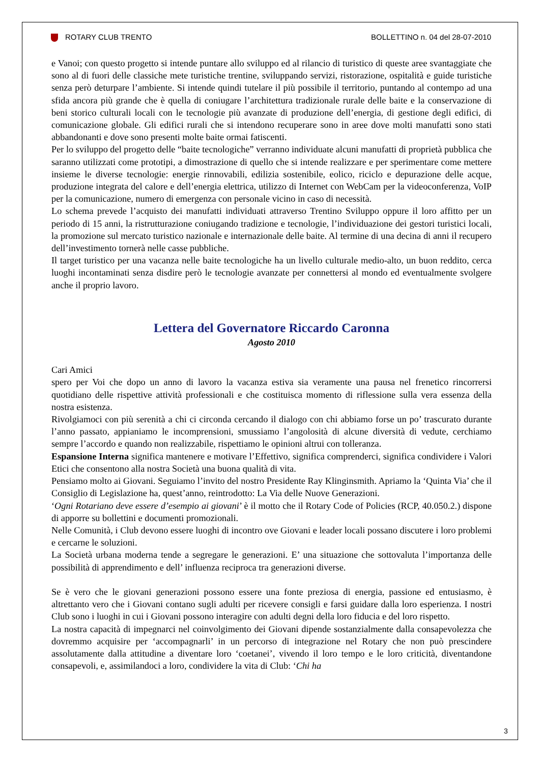ROTARY CLUB TRENTO BOLLETTINO n. 04 del 28-07-2010
e Vanoi; con questo progetto si intende puntare allo sviluppo ed al rilancio di turistico di queste aree svantaggiate che sono al di fuori delle classiche mete turistiche trentine, sviluppando servizi, ristorazione, ospitalità e guide turistiche senza però deturpare l’ambiente. Si intende quindi tutelare il più possibile il territorio, puntando al contempo ad una sfida ancora più grande che è quella di coniugare l’architettura tradizionale rurale delle baite e la conservazione di beni storico culturali locali con le tecnologie più avanzate di produzione dell’energia, di gestione degli edifici, di comunicazione globale. Gli edifici rurali che si intendono recuperare sono in aree dove molti manufatti sono stati abbandonanti e dove sono presenti molte baite ormai fatiscenti.
Per lo sviluppo del progetto delle “baite tecnologiche” verranno individuate alcuni manufatti di proprietà pubblica che saranno utilizzati come prototipi, a dimostrazione di quello che si intende realizzare e per sperimentare come mettere insieme le diverse tecnologie: energie rinnovabili, edilizia sostenibile, eolico, riciclo e depurazione delle acque, produzione integrata del calore e dell’energia elettrica, utilizzo di Internet con WebCam per la videoconferenza, VoIP per la comunicazione, numero di emergenza con personale vicino in caso di necessità.
Lo schema prevede l’acquisto dei manufatti individuati attraverso Trentino Sviluppo oppure il loro affitto per un periodo di 15 anni, la ristrutturazione coniugando tradizione e tecnologie, l’individuazione dei gestori turistici locali, la promozione sul mercato turistico nazionale e internazionale delle baite. Al termine di una decina di anni il recupero dell’investimento tornerà nelle casse pubbliche.
Il target turistico per una vacanza nelle baite tecnologiche ha un livello culturale medio-alto, un buon reddito, cerca luoghi incontaminati senza disdire però le tecnologie avanzate per connettersi al mondo ed eventualmente svolgere anche il proprio lavoro.
Lettera del Governatore Riccardo Caronna
Agosto 2010
Cari Amici
spero per Voi che dopo un anno di lavoro la vacanza estiva sia veramente una pausa nel frenetico rincorrersi quotidiano delle rispettive attività professionali e che costituisca momento di riflessione sulla vera essenza della nostra esistenza.
Rivolgiamoci con più serenità a chi ci circonda cercando il dialogo con chi abbiamo forse un po’ trascurato durante l’anno passato, appianiamo le incomprensioni, smussiamo l’angolosità di alcune diversità di vedute, cerchiamo sempre l’accordo e quando non realizzabile, rispettiamo le opinioni altrui con tolleranza.
Espansione Interna significa mantenere e motivare l’Effettivo, significa comprenderci, significa condividere i Valori Etici che consentono alla nostra Società una buona qualità di vita.
Pensiamo molto ai Giovani. Seguiamo l’invito del nostro Presidente Ray Klinginsmith. Apriamo la ‘Quinta Via’ che il Consiglio di Legislazione ha, quest’anno, reintrodotto: La Via delle Nuove Generazioni.
‘Ogni Rotariano deve essere d’esempio ai giovani’ è il motto che il Rotary Code of Policies (RCP, 40.050.2.) dispone di apporre su bollettini e documenti promozionali.
Nelle Comunità, i Club devono essere luoghi di incontro ove Giovani e leader locali possano discutere i loro problemi e cercarne le soluzioni.
La Società urbana moderna tende a segregare le generazioni. E’ una situazione che sottovaluta l’importanza delle possibilità di apprendimento e dell’ influenza reciproca tra generazioni diverse.
Se è vero che le giovani generazioni possono essere una fonte preziosa di energia, passione ed entusiasmo, è altrettanto vero che i Giovani contano sugli adulti per ricevere consigli e farsi guidare dalla loro esperienza. I nostri Club sono i luoghi in cui i Giovani possono interagire con adulti degni della loro fiducia e del loro rispetto.
La nostra capacità di impegnarci nel coinvolgimento dei Giovani dipende sostanzialmente dalla consapevolezza che dovremmo acquisire per ‘accompagnarli’ in un percorso di integrazione nel Rotary che non può prescindere assolutamente dalla attitudine a diventare loro ‘coetanei’, vivendo il loro tempo e le loro criticità, diventandone consapevoli, e, assimilandoci a loro, condividere la vita di Club: ‘Chi ha
3